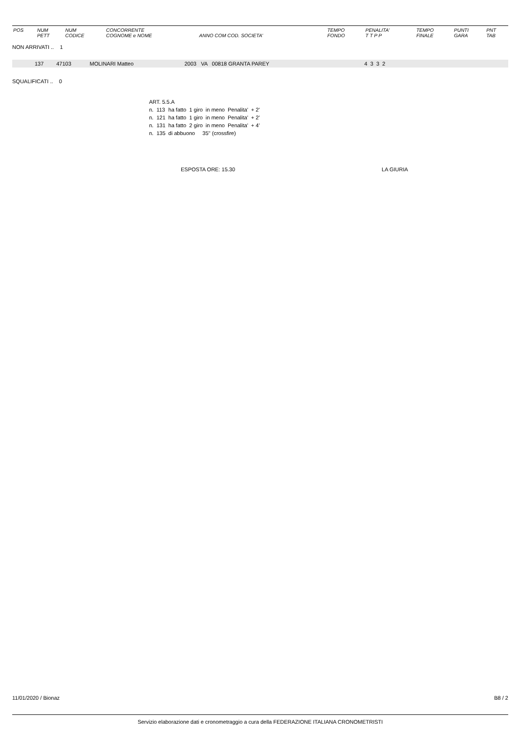| POS | NUM PETT | NUM CODICE | CONCORRENTE COGNOME e NOME | ANNO COM COD. SOCIETA' | TEMPO FONDO | PENALITA' T T P P | TEMPO FINALE | PUNTI GARA | PNT TAB |
| --- | --- | --- | --- | --- | --- | --- | --- | --- | --- |
NON ARRIVATI .. 1
| | 137 | 47103 | MOLINARI Matteo | 2003 VA 00818 GRANTA PAREY | | 4 3 3 2 | |
SQUALIFICATI .. 0
ART. 5.5.A
| n. | 113 | ha fatto | 1 giro | in meno | Penalita' | + 2' |
| n. | 121 | ha fatto | 1 giro | in meno | Penalita' | + 2' |
| n. | 131 | ha fatto | 2 giro | in meno | Penalita' | + 4' |
| n. | 135 | di abbuono 35'' (crossfire) | | | | |
ESPOSTA ORE: 15.30 LA GIURIA
11/01/2020 / Bionaz B8 / 2
Servizio elaborazione dati e cronometraggio a cura della FEDERAZIONE ITALIANA CRONOMETRISTI